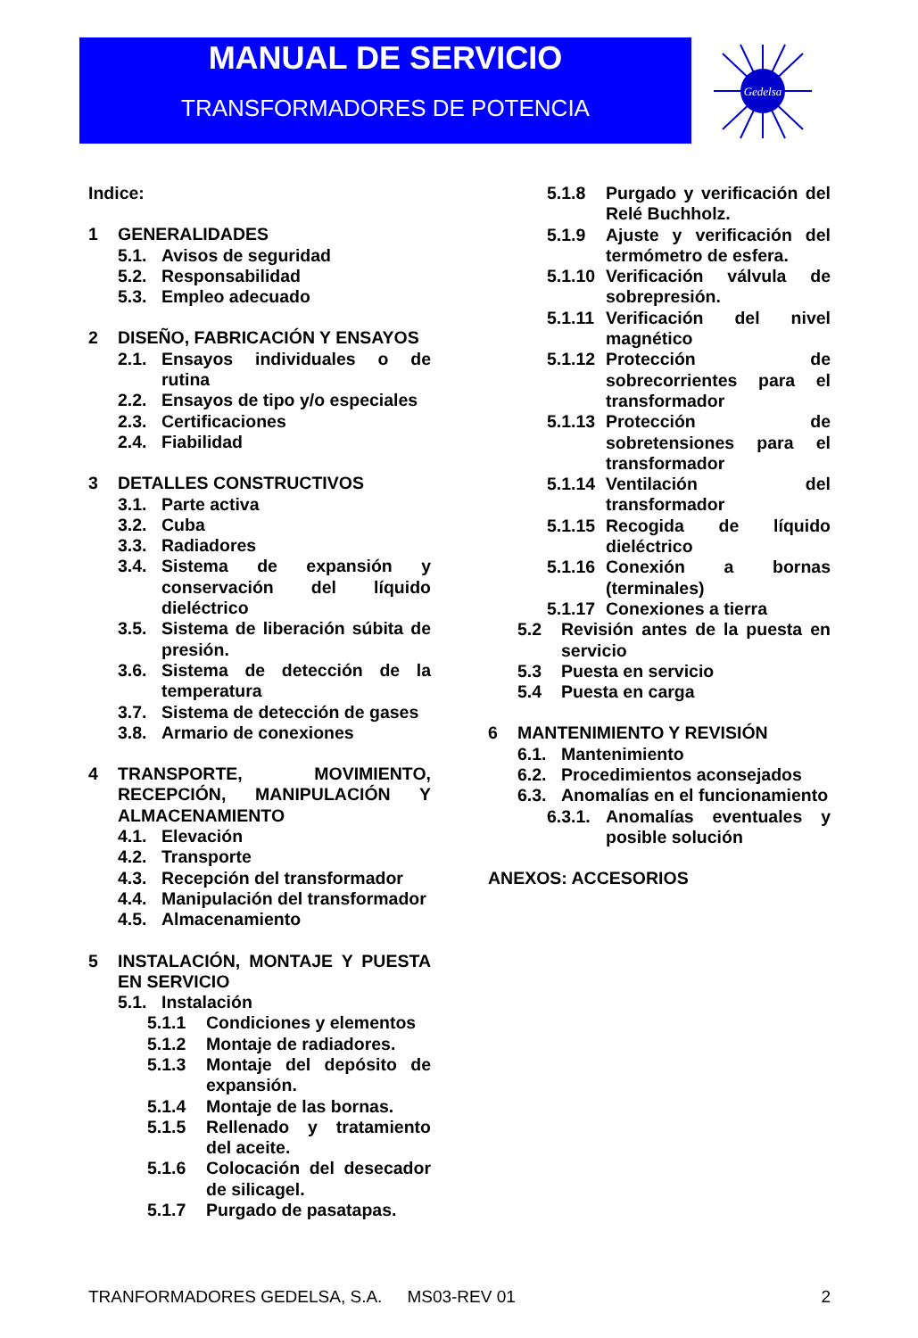MANUAL DE SERVICIO
TRANSFORMADORES DE POTENCIA
Gedelsa
Indice:
1 GENERALIDADES
5.1. Avisos de seguridad
5.2. Responsabilidad
5.3. Empleo adecuado
2 DISEÑO, FABRICACIÓN Y ENSAYOS
2.1. Ensayos individuales o de rutina
2.2. Ensayos de tipo y/o especiales
2.3. Certificaciones
2.4. Fiabilidad
3 DETALLES CONSTRUCTIVOS
3.1. Parte activa
3.2. Cuba
3.3. Radiadores
3.4. Sistema de expansión y conservación del líquido dieléctrico
3.5. Sistema de liberación súbita de presión.
3.6. Sistema de detección de la temperatura
3.7. Sistema de detección de gases
3.8. Armario de conexiones
4 TRANSPORTE, MOVIMIENTO, RECEPCIÓN, MANIPULACIÓN Y ALMACENAMIENTO
4.1. Elevación
4.2. Transporte
4.3. Recepción del transformador
4.4. Manipulación del transformador
4.5. Almacenamiento
5 INSTALACIÓN, MONTAJE Y PUESTA EN SERVICIO
5.1. Instalación
5.1.1 Condiciones y elementos
5.1.2 Montaje de radiadores.
5.1.3 Montaje del depósito de expansión.
5.1.4 Montaje de las bornas.
5.1.5 Rellenado y tratamiento del aceite.
5.1.6 Colocación del desecador de silicagel.
5.1.7 Purgado de pasatapas.
5.1.8 Purgado y verificación del Relé Buchholz.
5.1.9 Ajuste y verificación del termómetro de esfera.
5.1.10 Verificación válvula de sobrepresión.
5.1.11 Verificación del nivel magnético
5.1.12 Protección de sobrecorrientes para el transformador
5.1.13 Protección de sobretensiones para el transformador
5.1.14 Ventilación del transformador
5.1.15 Recogida de líquido dieléctrico
5.1.16 Conexión a bornas (terminales)
5.1.17 Conexiones a tierra
5.2 Revisión antes de la puesta en servicio
5.3 Puesta en servicio
5.4 Puesta en carga
6 MANTENIMIENTO Y REVISIÓN
6.1. Mantenimiento
6.2. Procedimientos aconsejados
6.3. Anomalías en el funcionamiento
6.3.1. Anomalías eventuales y posible solución
ANEXOS: ACCESORIOS
TRANFORMADORES GEDELSA, S.A. MS03-REV 01 2